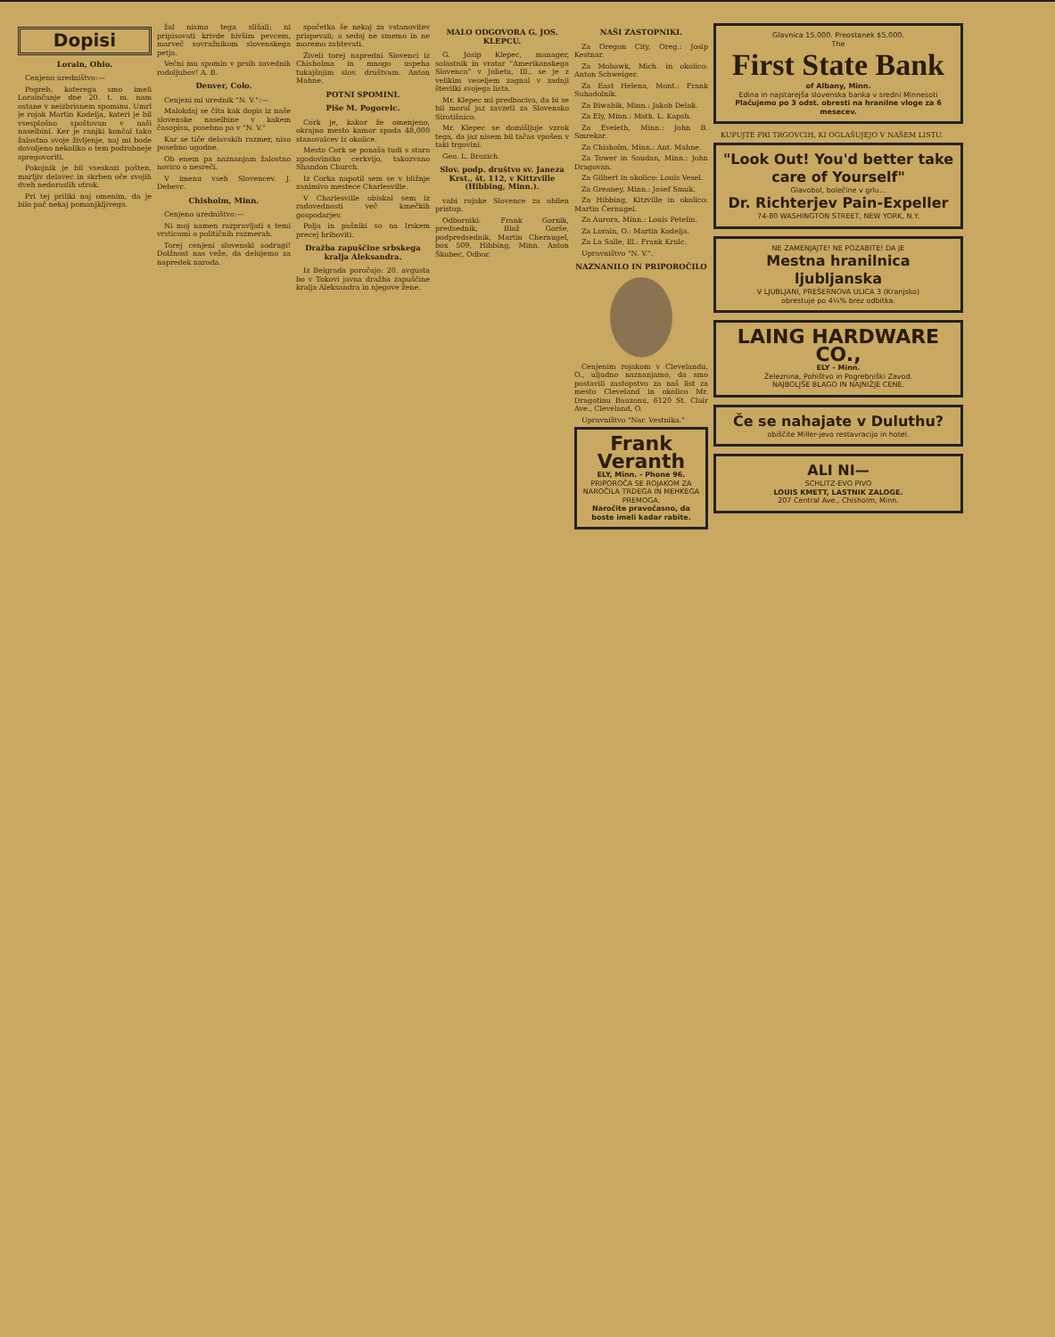Dopisi
Lorain, Ohio.
Cenjeno uredništvo:—
Pogreb, katerega smo imeli Lorainčanje dne 20. t. m. nam ostane v neizbrisnem spominu. Umrl je rojak Martin Kodelja, kateri je bil vsesplošno spoštovan v naši naselbini. Ker je ranjki končal tako žalostno svoje življenje, naj mi bode dovoljeno nekoliko o tem podrobneje spregovoriti.
Pokojnik je bil vseskozi pošten, marljiv delavec in skrben oče svojih dveh nedoraslih otrok.
Pri tej priliki naj omenim, da je bilo pač nekaj pomanjkljivega.
žal nismo tega slišali; ni pripisovati krivde bivšim pevcem, marveč sovražnikom slovenskega petja.
Večni mu spomin v prsih zavednih rodoljubov! A. B.
Denver, Colo.
Cenjeni mi urednik "N. V.":—
Malokdaj se čita kak dopis iz naše slovenske naselbine v kakem časopisu, posebno pa v "N. V."
Kar se tiče delavskih razmer, niso posebno ugodne.
Ob enem pa naznanjam žalostno novico o nesreči.
V imenu vseh Slovencev. J. Debevc.
Chisholm, Minn.
Cenjeno uredništvo:—
Ni moj namen razpravljati s temi vrsticami o političnih razmerah.
Torej cenjeni slovenski sodrugi! Dolžnost nas veže, da delujemo za napredek naroda.
spočetka še nekaj za vstanovitev prispevali; a sedaj ne smemo in ne moremo zahtevati.
Živeli torej napredni Slovenci iz Chisholma in mnogo uspeha tukajšnjim slov. društvam. Anton Mahne.
POTNI SPOMINI.
Piše M. Pogorelc.
Cork je, kakor že omenjeno, okrajno mesto kamor spada 48,000 stanovalcev iz okolice.
Mesto Cork se ponaša tudi s staro zgodovinsko cerkvijo, takozvano Shandon Church.
Iz Corka napotil sem se v bližnje zanimivo mestece Charlesville.
V Charlesville obiskal sem iz radovednosti več kmečkih gospodarjev.
Polja in pašniki so na Irskem precej hriboviti.
Dražba zapuščine srbskega kralja Aleksandra.
Iz Belgrada poročajo: 20. avgusta bo v Tokovi javna dražba zapuščine kralja Aleksandra in njegove žene.
MALO ODGOVORA G. JOS. KLEPCU.
G. Josip Klepec, manager, solastnik in vratar "Amerikanskega Slovenca" v Jolietu, Ill., se je z velikim veseljem zagnal v zadnji številki svojega lista.
Mr. Klepec mi predbaciva, da bi se bil moral jaz zavzeti za Slovensko Sirotišnico.
Mr. Klepec se domišljuje vzrok tega, da jaz nisem bil tačas vpošen v taki trgovini.
Geo. L. Brozich.
Slov. podp. društvo sv. Janeza Krst., št. 112, v Kittzville (Hibbing, Minn.).
vabi rojake Slovence za obilen pristop.
Odborniki: Frank Gornik, predsednik, Blaž Gorše, podpredsednik, Martin Chernugel, box 509, Hibbing, Minn. Anton Škubec, Odbor.
NAŠI ZASTOPNIKI.
Za Oregon City, Oreg.: Josip Kestnar.
Za Mohawk, Mich. in okolico: Anton Schweiger.
Za East Helena, Mont.: Frank Suhadolnik.
Za Biwabik, Minn.: Jakob Delak.
Za Ely, Minn.: Math. L. Kapsh.
Za Eveleth, Minn.: John B. Smrekar.
Za Chisholm, Minn.: Ant. Mahne.
Za Tower in Soudan, Minn.: John Dragovan.
Za Gilbert in okolico: Louis Vesel.
Za Greaney, Minn.: Josef Smuk.
Za Hibbing, Kitzville in okolico: Martin Černugel.
Za Aurora, Minn.: Louis Petelin.
Za Lorain, O.: Martin Kodelja.
Za La Salle, Ill.: Frank Krulc.
Upravništvo "N. V.".
NAZNANILO IN PRIPOROČILO
Cenjenim rojakom v Clevelandu, O., uljudno naznanjamo, da smo postavili zastopstvo za naš list za mesto Cleveland in okolico Mr. Dragotinu Bauzonu, 6120 St. Clair Ave., Cleveland, O.
Upravništvo "Nar. Vestnika."
Frank Veranth
ELY, Minn. - Phone 96.
PRIPOROČA SE ROJAKOM ZA NAROČILA TRDEGA IN MEHKEGA PREMOGA.
Naročite pravočasno, da boste imeli kadar rabite.
Glavnica 15.000. Preostanek $5.000.
The
First State Bank
of Albany, Minn.
Edina in najstarejša slovenska banka v sredni Minnesoti
Plačujemo po 3 odst. obresti na hranilne vloge za 6 mesecev.
KUPUJTE PRI TRGOVCIH, KI OGLAŠUJEJO V NAŠEM LISTU.
"Look Out! You'd better take care of Yourself"
Glavobol, bolečine v grlu...
Dr. Richterjev Pain-Expeller
74-80 WASHINGTON STREET, NEW YORK, N.Y.
NE ZAMENJAJTE! NE POZABITE! DA JE
Mestna hranilnica ljubljanska
V LJUBLJANI, PREŠERNOVA ULICA 3 (Kranjsko)
obrestuje po 4¼% brez odbitka.
LAING HARDWARE CO.,
ELY - Minn.
Železnina, Pohištvo in Pogrebniški Zavod.
NAJBOLJŠE BLAGO IN NAJNIŽJE CENE.
Če se nahajate v Duluthu?
obiščite Miller-jevo restavracijo in hotel.
ALI NI—
SCHLITZ-EVO PIVO
LOUIS KMETT, LASTNIK ZALOGE.
207 Central Ave., Chisholm, Minn.